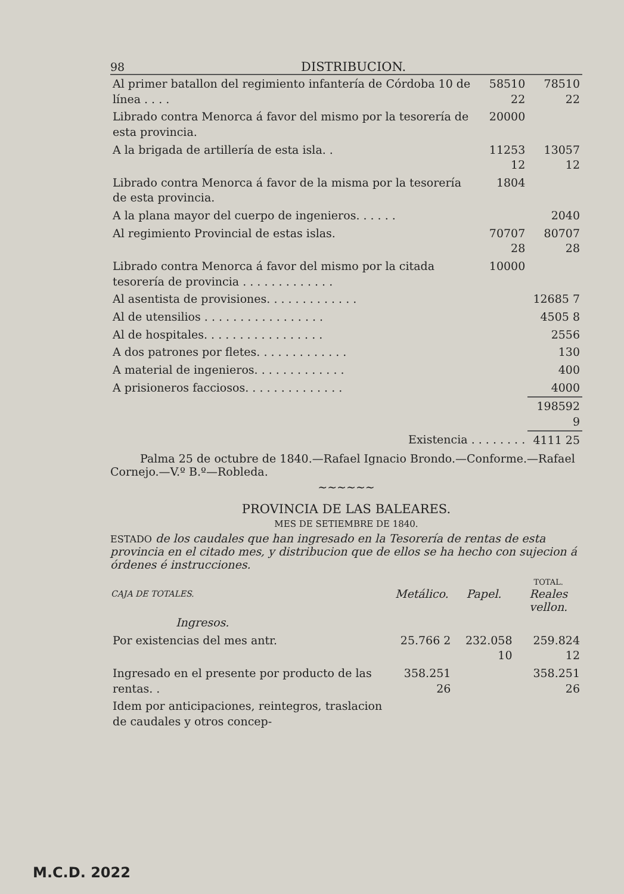98 DISTRIBUCION.
| Al primer batallon del regimiento infantería de Córdoba 10 de línea . . . . | 58510 22 | 78510 22 |
| Librado contra Menorca á favor del mismo por la tesorería de esta provincia. | 20000 | |
| A la brigada de artillería de esta isla. . | 11253 12 | 13057 12 |
| Librado contra Menorca á favor de la misma por la tesorería de esta provincia. | 1804 | |
| A la plana mayor del cuerpo de ingenieros. . . . . . | | 2040 |
| Al regimiento Provincial de estas islas. | 70707 28 | 80707 28 |
| Librado contra Menorca á favor del mismo por la citada tesorería de provincia . . . . . . . . . . . . . | 10000 | |
| Al asentista de provisiones. . . . . . . . . . . . . | | 12685 7 |
| Al de utensilios . . . . . . . . . . . . . . . . . | | 4505 8 |
| Al de hospitales. . . . . . . . . . . . . . . . . | | 2556 |
| A dos patrones por fletes. . . . . . . . . . . . . | | 130 |
| A material de ingenieros. . . . . . . . . . . . . | | 400 |
| A prisioneros facciosos. . . . . . . . . . . . . . | | 4000 |
| | | 198592 9 |
| Existencia . . . . . . . . | | 4111 25 |
Palma 25 de octubre de 1840.—Rafael Ignacio Brondo.—Conforme.—Rafael Cornejo.—V.º B.º—Robleda.
~~~~~~
PROVINCIA DE LAS BALEARES.
MES DE SETIEMBRE DE 1840.
ESTADO de los caudales que han ingresado en la Tesorería de rentas de esta provincia en el citado mes, y distribucion que de ellos se ha hecho con sujecion á órdenes é instrucciones.
| CAJA DE TOTALES. | Metálico. | Papel. | TOTAL. Reales vellon. |
| --- | --- | --- | --- |
| Ingresos. | | | |
| Por existencias del mes antr. | 25.766 2 | 232.058 10 | 259.824 12 |
| Ingresado en el presente por producto de las rentas. . | 358.251 26 | | 358.251 26 |
| Idem por anticipaciones, reintegros, traslacion de caudales y otros concep- | | | |
M.C.D. 2022